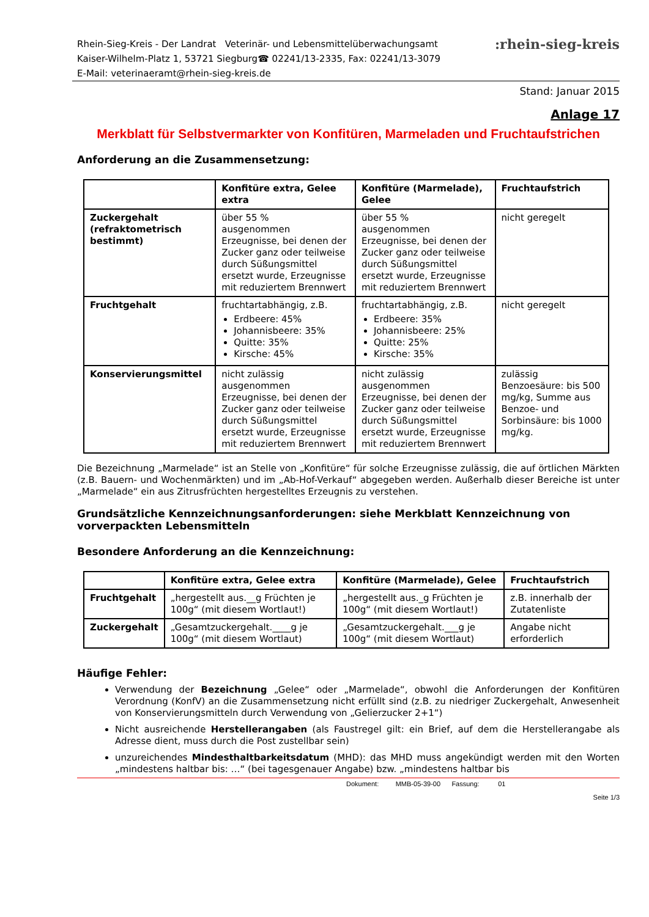Rhein-Sieg-Kreis - Der Landrat Veterinär- und Lebensmittelüberwachungsamt
Kaiser-Wilhelm-Platz 1, 53721 Siegburg☎ 02241/13-2335, Fax: 02241/13-3079
E-Mail: veterinaeramt@rhein-sieg-kreis.de
:rhein-sieg-kreis
Stand: Januar 2015
Anlage 17
Merkblatt für Selbstvermarkter von Konfitüren, Marmeladen und Fruchtaufstrichen
Anforderung an die Zusammensetzung:
| | Konfitüre extra, Gelee extra | Konfitüre (Marmelade), Gelee | Fruchtaufstrich |
| --- | --- | --- | --- |
| Zuckergehalt (refraktometrisch bestimmt) | über 55 % ausgenommen Erzeugnisse, bei denen der Zucker ganz oder teilweise durch Süßungsmittel ersetzt wurde, Erzeugnisse mit reduziertem Brennwert | über 55 % ausgenommen Erzeugnisse, bei denen der Zucker ganz oder teilweise durch Süßungsmittel ersetzt wurde, Erzeugnisse mit reduziertem Brennwert | nicht geregelt |
| Fruchtgehalt | fruchtartabhängig, z.B. Erdbeere: 45% Johannisbeere: 35% Quitte: 35% Kirsche: 45% | fruchtartabhängig, z.B. Erdbeere: 35% Johannisbeere: 25% Quitte: 25% Kirsche: 35% | nicht geregelt |
| Konservierungsmittel | nicht zulässig ausgenommen Erzeugnisse, bei denen der Zucker ganz oder teilweise durch Süßungsmittel ersetzt wurde, Erzeugnisse mit reduziertem Brennwert | nicht zulässig ausgenommen Erzeugnisse, bei denen der Zucker ganz oder teilweise durch Süßungsmittel ersetzt wurde, Erzeugnisse mit reduziertem Brennwert | zulässig Benzoesäure: bis 500 mg/kg, Summe aus Benzoe- und Sorbinsäure: bis 1000 mg/kg. |
Die Bezeichnung „Marmelade“ ist an Stelle von „Konfitüre“ für solche Erzeugnisse zulässig, die auf örtlichen Märkten (z.B. Bauern- und Wochenmärkten) und im „Ab-Hof-Verkauf“ abgegeben werden. Außerhalb dieser Bereiche ist unter „Marmelade“ ein aus Zitrusfrüchten hergestelltes Erzeugnis zu verstehen.
Grundsätzliche Kennzeichnungsanforderungen: siehe Merkblatt Kennzeichnung von vorverpackten Lebensmitteln
Besondere Anforderung an die Kennzeichnung:
| | Konfitüre extra, Gelee extra | Konfitüre (Marmelade), Gelee | Fruchtaufstrich |
| --- | --- | --- | --- |
| Fruchtgehalt | „hergestellt aus.__g Früchten je 100g“ (mit diesem Wortlaut!) | „hergestellt aus._g Früchten je 100g“ (mit diesem Wortlaut!) | z.B. innerhalb der Zutatenliste |
| Zuckergehalt | „Gesamtzuckergehalt.____g je 100g“ (mit diesem Wortlaut) | „Gesamtzuckergehalt.___g je 100g“ (mit diesem Wortlaut) | Angabe nicht erforderlich |
Häufige Fehler:
Verwendung der Bezeichnung „Gelee“ oder „Marmelade“, obwohl die Anforderungen der Konfitüren Verordnung (KonfV) an die Zusammensetzung nicht erfüllt sind (z.B. zu niedriger Zuckergehalt, Anwesenheit von Konservierungsmitteln durch Verwendung von „Gelierzucker 2+1“)
Nicht ausreichende Herstellerangaben (als Faustregel gilt: ein Brief, auf dem die Herstellerangabe als Adresse dient, muss durch die Post zustellbar sein)
unzureichendes Mindesthaltbarkeitsdatum (MHD): das MHD muss angekündigt werden mit den Worten „mindestens haltbar bis: …“ (bei tagesgenauer Angabe) bzw. „mindestens haltbar bis
Dokument: MMB-05-39-00 Fassung: 01
Seite 1/3